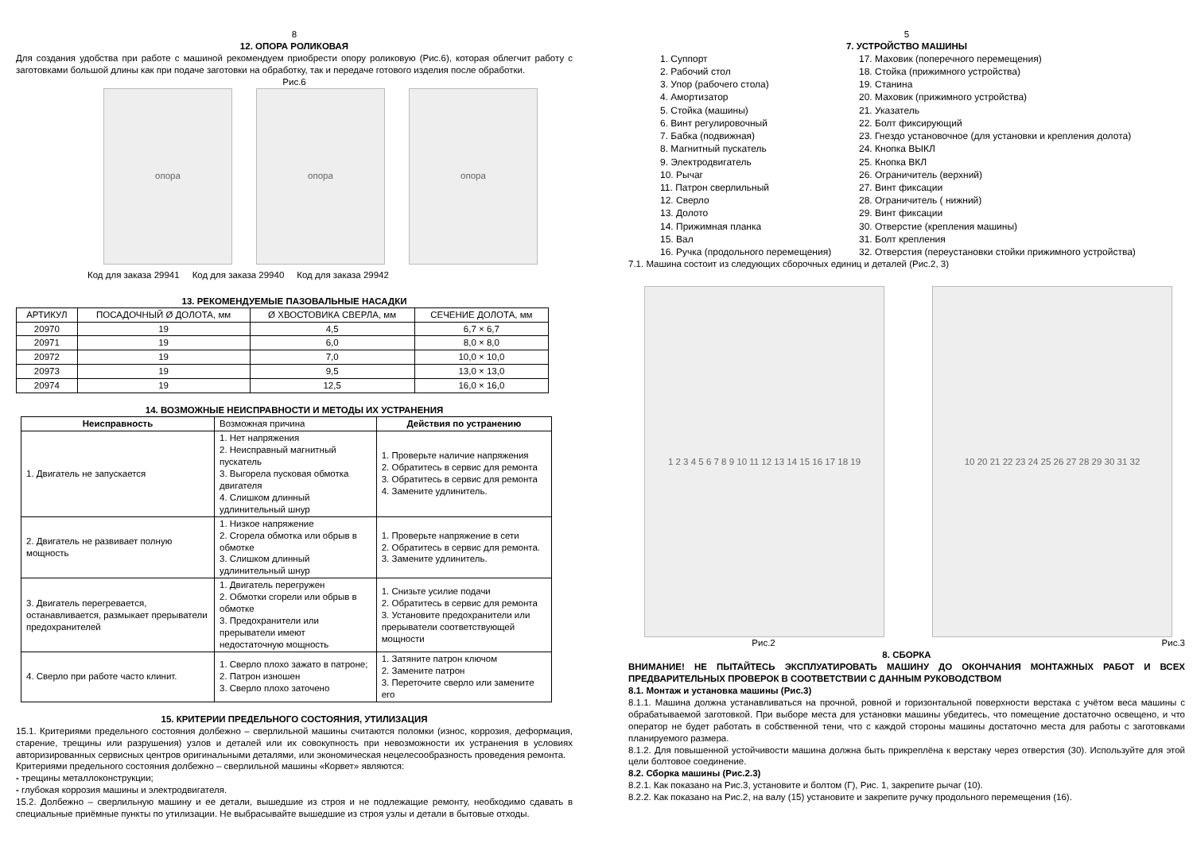8
12. ОПОРА РОЛИКОВАЯ
Для создания удобства при работе с машиной рекомендуем приобрести опору роликовую (Рис.6), которая облегчит работу с заготовками большой длины как при подаче заготовки на обработку, так и передаче готового изделия после обработки.
Рис.6
опора опора опора
Код для заказа 29941 Код для заказа 29940 Код для заказа 29942
13. РЕКОМЕНДУЕМЫЕ ПАЗОВАЛЬНЫЕ НАСАДКИ
| АРТИКУЛ | ПОСАДОЧНЫЙ Ø ДОЛОТА, мм | Ø ХВОСТОВИКА СВЕРЛА, мм | СЕЧЕНИЕ ДОЛОТА, мм |
| 20970 | 19 | 4,5 | 6,7 × 6,7 |
| 20971 | 19 | 6,0 | 8,0 × 8,0 |
| 20972 | 19 | 7,0 | 10,0 × 10,0 |
| 20973 | 19 | 9,5 | 13,0 × 13,0 |
| 20974 | 19 | 12,5 | 16,0 × 16,0 |
14. ВОЗМОЖНЫЕ НЕИСПРАВНОСТИ И МЕТОДЫ ИХ УСТРАНЕНИЯ
| Неисправность | Возможная причина | Действия по устранению |
| 1. Двигатель не запускается | 1. Нет напряжения 2. Неисправный магнитный пускатель 3. Выгорела пусковая обмотка двигателя 4. Слишком длинный удлинительный шнур | 1. Проверьте наличие напряжения 2. Обратитесь в сервис для ремонта 3. Обратитесь в сервис для ремонта 4. Замените удлинитель. |
| 2. Двигатель не развивает полную мощность | 1. Низкое напряжение 2. Сгорела обмотка или обрыв в обмотке 3. Слишком длинный удлинительный шнур | 1. Проверьте напряжение в сети 2. Обратитесь в сервис для ремонта. 3. Замените удлинитель. |
| 3. Двигатель перегревается, останавливается, размыкает прерыватели предохранителей | 1. Двигатель перегружен 2. Обмотки сгорели или обрыв в обмотке 3. Предохранители или прерыватели имеют недостаточную мощность | 1. Снизьте усилие подачи 2. Обратитесь в сервис для ремонта 3. Установите предохранители или прерыватели соответствующей мощности |
| 4. Сверло при работе часто клинит. | 1. Сверло плохо зажато в патроне; 2. Патрон изношен 3. Сверло плохо заточено | 1. Затяните патрон ключом 2. Замените патрон 3. Переточите сверло или замените его |
15. КРИТЕРИИ ПРЕДЕЛЬНОГО СОСТОЯНИЯ, УТИЛИЗАЦИЯ
15.1. Критериями предельного состояния долбежно – сверлильной машины считаются поломки (износ, коррозия, деформация, старение, трещины или разрушения) узлов и деталей или их совокупность при невозможности их устранения в условиях авторизированных сервисных центров оригинальными деталями, или экономическая нецелесообразность проведения ремонта.
Критериями предельного состояния долбежно – сверлильной машины «Корвет» являются:
- трещины металлоконструкции;
- глубокая коррозия машины и электродвигателя.
15.2. Долбежно – сверлильную машину и ее детали, вышедшие из строя и не подлежащие ремонту, необходимо сдавать в специальные приёмные пункты по утилизации. Не выбрасывайте вышедшие из строя узлы и детали в бытовые отходы.
5
7. УСТРОЙСТВО МАШИНЫ
1. Суппорт
2. Рабочий стол
3. Упор (рабочего стола)
4. Амортизатор
5. Стойка (машины)
6. Винт регулировочный
7. Бабка (подвижная)
8. Магнитный пускатель
9. Электродвигатель
10. Рычаг
11. Патрон сверлильный
12. Сверло
13. Долото
14. Прижимная планка
15. Вал
16. Ручка (продольного перемещения)
17. Маховик (поперечного перемещения)
18. Стойка (прижимного устройства)
19. Станина
20. Маховик (прижимного устройства)
21. Указатель
22. Болт фиксирующий
23. Гнездо установочное (для установки и крепления долота)
24. Кнопка ВЫКЛ
25. Кнопка ВКЛ
26. Ограничитель (верхний)
27. Винт фиксации
28. Ограничитель ( нижний)
29. Винт фиксации
30. Отверстие (крепления машины)
31. Болт крепления
32. Отверстия (переустановки стойки прижимного устройства)
7.1. Машина состоит из следующих сборочных единиц и деталей (Рис.2, 3)
1 2 3 4 5 6 7 8 9 10 11 12 13 14 15 16 17 18 19
10 20 21 22 23 24 25 26 27 28 29 30 31 32
Рис.2 Рис.3
8. СБОРКА
ВНИМАНИЕ! НЕ ПЫТАЙТЕСЬ ЭКСПЛУАТИРОВАТЬ МАШИНУ ДО ОКОНЧАНИЯ МОНТАЖНЫХ РАБОТ И ВСЕХ ПРЕДВАРИТЕЛЬНЫХ ПРОВЕРОК В СООТВЕТСТВИИ С ДАННЫМ РУКОВОДСТВОМ
8.1. Монтаж и установка машины (Рис.3)
8.1.1. Машина должна устанавливаться на прочной, ровной и горизонтальной поверхности верстака с учётом веса машины с обрабатываемой заготовкой. При выборе места для установки машины убедитесь, что помещение достаточно освещено, и что оператор не будет работать в собственной тени, что с каждой стороны машины достаточно места для работы с заготовками планируемого размера.
8.1.2. Для повышенной устойчивости машина должна быть прикреплёна к верстаку через отверстия (30). Используйте для этой цели болтовое соединение.
8.2. Сборка машины (Рис.2.3)
8.2.1. Как показано на Рис.3, установите и болтом (Г), Рис. 1, закрепите рычаг (10).
8.2.2. Как показано на Рис.2, на валу (15) установите и закрепите ручку продольного перемещения (16).